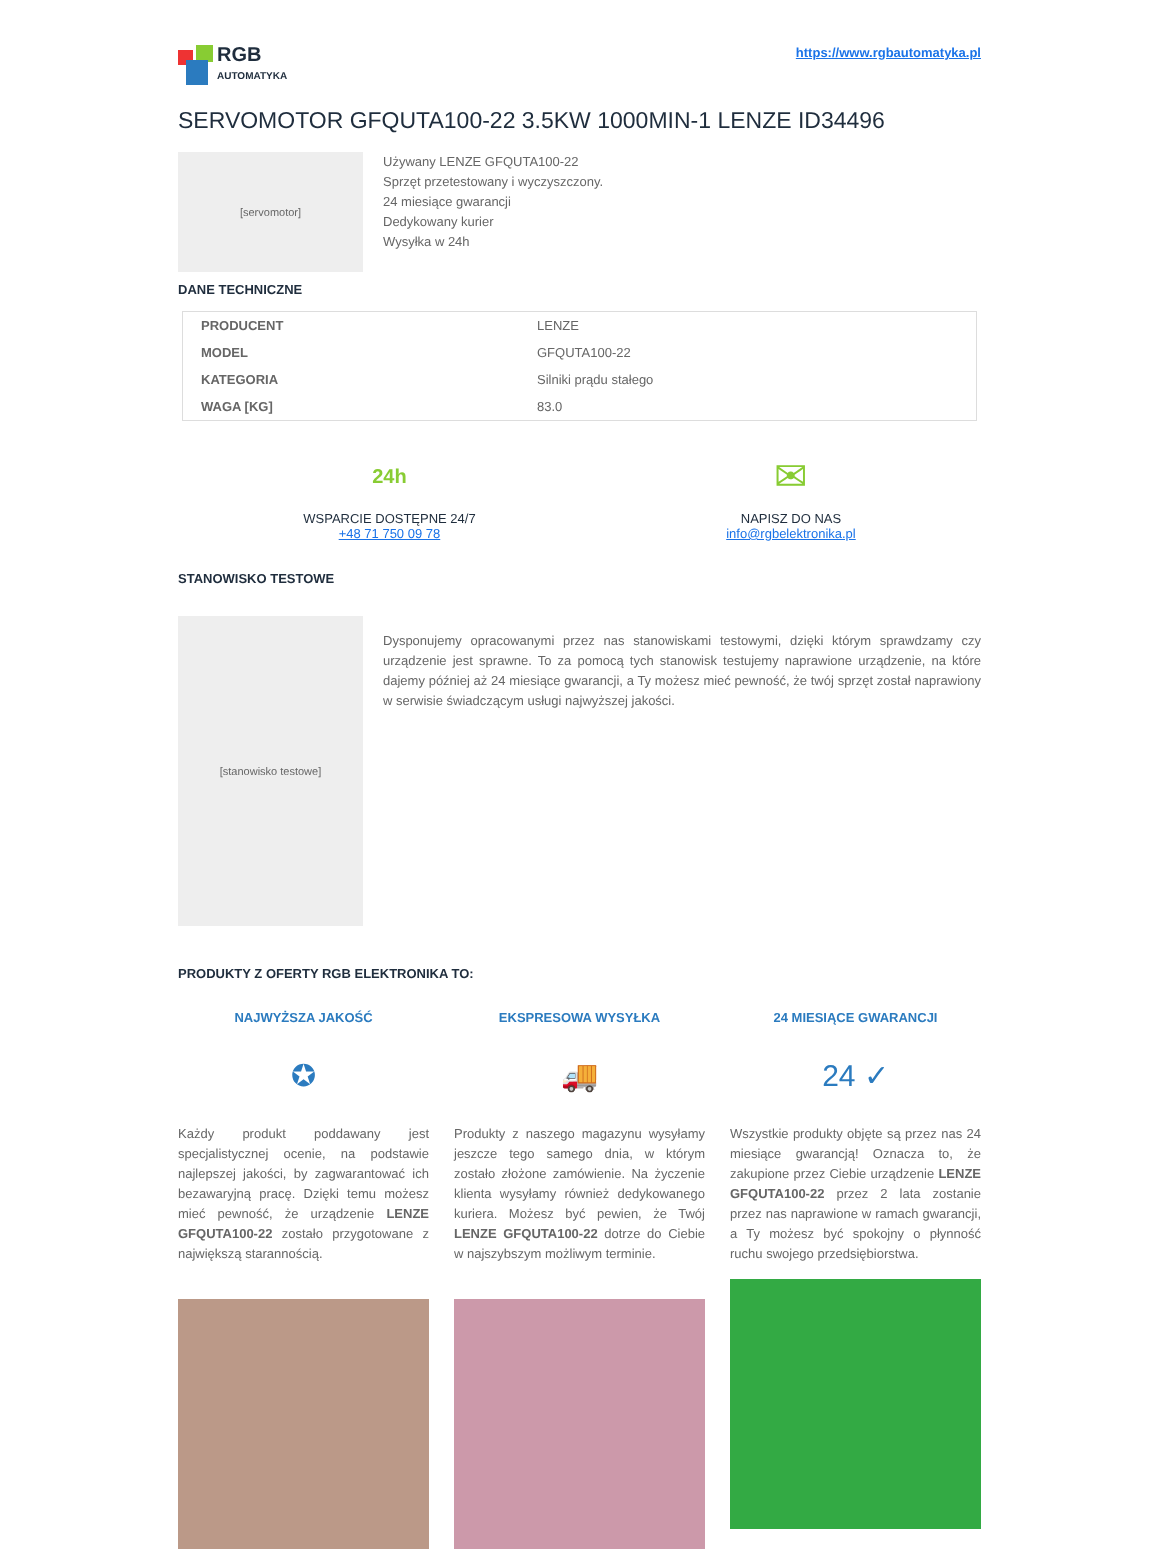RGB
AUTOMATYKA
https://www.rgbautomatyka.pl
SERVOMOTOR GFQUTA100-22 3.5KW 1000MIN-1 LENZE ID34496
[servomotor]
Używany LENZE GFQUTA100-22
Sprzęt przetestowany i wyczyszczony.
24 miesiące gwarancji
Dedykowany kurier
Wysyłka w 24h
DANE TECHNICZNE
| PRODUCENT | LENZE |
| MODEL | GFQUTA100-22 |
| KATEGORIA | Silniki prądu stałego |
| WAGA [KG] | 83.0 |
24h
WSPARCIE DOSTĘPNE 24/7
+48 71 750 09 78
✉
NAPISZ DO NAS
info@rgbelektronika.pl
STANOWISKO TESTOWE
[stanowisko testowe]
Dysponujemy opracowanymi przez nas stanowiskami testowymi, dzięki którym sprawdzamy czy urządzenie jest sprawne. To za pomocą tych stanowisk testujemy naprawione urządzenie, na które dajemy później aż 24 miesiące gwarancji, a Ty możesz mieć pewność, że twój sprzęt został naprawiony w serwisie świadczącym usługi najwyższej jakości.
PRODUKTY Z OFERTY RGB ELEKTRONIKA TO:
NAJWYŻSZA JAKOŚĆ
✪
Każdy produkt poddawany jest specjalistycznej ocenie, na podstawie najlepszej jakości, by zagwarantować ich bezawaryjną pracę. Dzięki temu możesz mieć pewność, że urządzenie LENZE GFQUTA100-22 zostało przygotowane z największą starannością.
EKSPRESOWA WYSYŁKA
🚚
Produkty z naszego magazynu wysyłamy jeszcze tego samego dnia, w którym zostało złożone zamówienie. Na życzenie klienta wysyłamy również dedykowanego kuriera. Możesz być pewien, że Twój LENZE GFQUTA100-22 dotrze do Ciebie w najszybszym możliwym terminie.
24 MIESIĄCE GWARANCJI
24 ✓
Wszystkie produkty objęte są przez nas 24 miesiące gwarancją! Oznacza to, że zakupione przez Ciebie urządzenie LENZE GFQUTA100-22 przez 2 lata zostanie przez nas naprawione w ramach gwarancji, a Ty możesz być spokojny o płynność ruchu swojego przedsiębiorstwa.